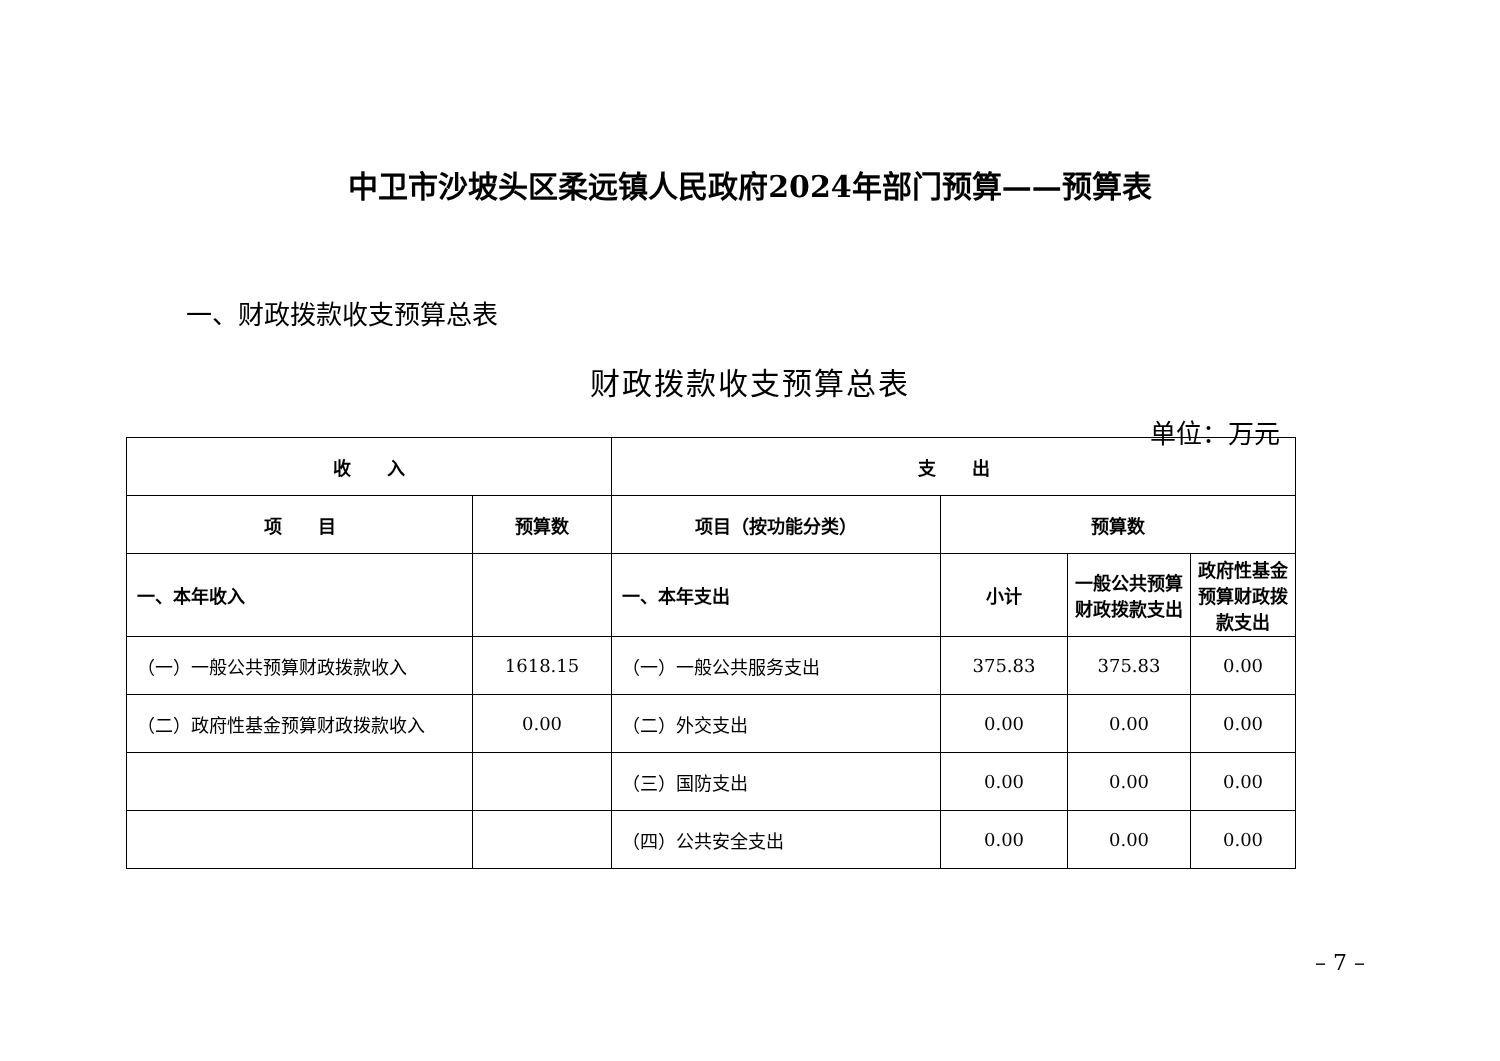中卫市沙坡头区柔远镇人民政府2024年部门预算——预算表
一、财政拨款收支预算总表
财政拨款收支预算总表
单位：万元
| 收 入 | | 支 出 | | | |
| --- | --- | --- | --- | --- | --- |
| 项 目 | 预算数 | 项目（按功能分类） | 预算数 | | |
| 一、本年收入 | | 一、本年支出 | 小计 | 一般公共预算财政拨款支出 | 政府性基金预算财政拨款支出 |
| （一）一般公共预算财政拨款收入 | 1618.15 | （一）一般公共服务支出 | 375.83 | 375.83 | 0.00 |
| （二）政府性基金预算财政拨款收入 | 0.00 | （二）外交支出 | 0.00 | 0.00 | 0.00 |
| | | （三）国防支出 | 0.00 | 0.00 | 0.00 |
| | | （四）公共安全支出 | 0.00 | 0.00 | 0.00 |
– 7 –